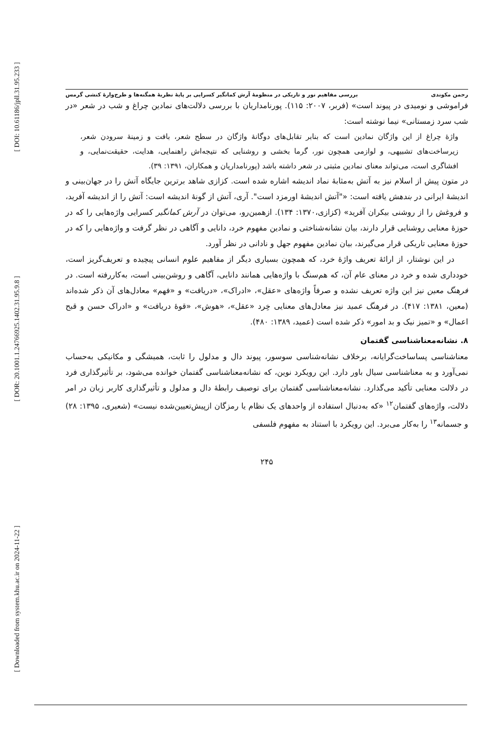[ DOI: 10.61186/jpll.31.95.233 ]
[ DOR: 20.1001.1.24766925.1402.31.95.9.8 ]
[ Downloaded from system.khu.ac.ir on 2024-11-22 ]
رحمن مکوندی بررسی مفاهیم نور و تاریکی در منظومهٔ آرش کمانگیر کسرایی بر پایهٔ نظریهٔ همگنه‌ها و طرح‌وارهٔ کنشی گرمس
فراموشی و نومیدی در پیوند است» (فربر، ۲۰۰۷: ۱۱۵). پورنامداریان با بررسی دلالت‌های نمادین چراغ و شب در شعر «در شب سرد زمستانی» نیما نوشته است:
واژهٔ چراغ از این واژگان نمادین است که بنابر تقابل‌های دوگانهٔ واژگان در سطح شعر، بافت و زمینهٔ سرودن شعر، زیرساخت‌های تشبیهی، و لوازمی همچون نور، گرما بخشی و روشنایی که نتیجه‌اش راهنمایی، هدایت، حقیقت‌نمایی، و افشاگری است، می‌تواند معنای نمادین مثبتی در شعر داشته باشد (پورنامداریان و همکاران، ۱۳۹۱: ۳۹).
در متون پیش از اسلام نیز به آتش به‌مثابهٔ نماد اندیشه اشاره شده است. کزازی شاهد برترین جایگاه آتش را در جهان‌بینی و اندیشهٔ ایرانی در بندهش یافته است: «"آتش اندیشهٔ اورمزد است". آری، آتش از گونهٔ اندیشه است: آتش را از اندیشه آفرید، و فروغش را از روشنی بیکران آفرید» (کزازی،۱۳۷۰: ۱۳۴). ازهمین‌رو، می‌توان در آرش کمانگیر کسرایی واژه‌هایی را که در حوزهٔ معنایی روشنایی قرار دارند، بیان نشانه‌شناختی و نمادین مفهوم خرد، دانایی و آگاهی در نظر گرفت و واژه‌هایی را که در حوزهٔ معنایی تاریکی قرار می‌گیرند، بیان نمادین مفهوم جهل و نادانی در نظر آورد.
در این نوشتار، از ارائهٔ تعریف واژهٔ خرد، که همچون بسیاری دیگر از مفاهیم علوم انسانی پیچیده و تعریف‌گریز است، خودداری شده و خرد در معنای عام آن، که هم‌سنگ با واژه‌هایی همانند دانایی، آگاهی و روشن‌بینی است، به‌کاررفته است. در فرهنگ معین نیز این واژه تعریف نشده و صرفاً واژه‌های «عقل»، «ادراک»، «دریافت» و «فهم» معادل‌های آن ذکر شده‌اند (معین، ۱۳۸۱: ۴۱۷). در فرهنگ عمید نیز معادل‌های معنایی خِرد «عقل»، «هوش»، «قوهٔ دریافت» و «ادراک حسن و قبح اعمال» و «تمیز نیک و بد امور» ذکر شده است (عمید، ۱۳۸۹: ۴۸۰).
۸. نشانه‌معناشناسی گفتمان
معناشناسی پساساخت‌گرایانه، برخلاف نشانه‌شناسی سوسور، پیوند دال و مدلول را ثابت، همیشگی و مکانیکی به‌حساب نمی‌آورد و به معناشناسی سیال باور دارد. این رویکرد نوین، که نشانه‌معناشناسی گفتمان خوانده می‌شود، بر تأثیرگذاری فرد در دلالت معنایی تأکید می‌گذارد. نشانه‌معناشناسی گفتمان برای توصیف رابطهٔ دال و مدلول و تأثیرگذاری کاربر زبان در امر دلالت، واژه‌های گفتمان<sup>۱۲</sup> «که به‌دنبال استفاده از واحدهای یک نظام یا رمزگان ازپیش‌تعیین‌شده نیست» (شعیری، ۱۳۹۵: ۲۸) و جسمانه<sup>۱۳</sup> را به‌کار می‌برد. این رویکرد با استناد به مفهوم فلسفی
۲۴۵